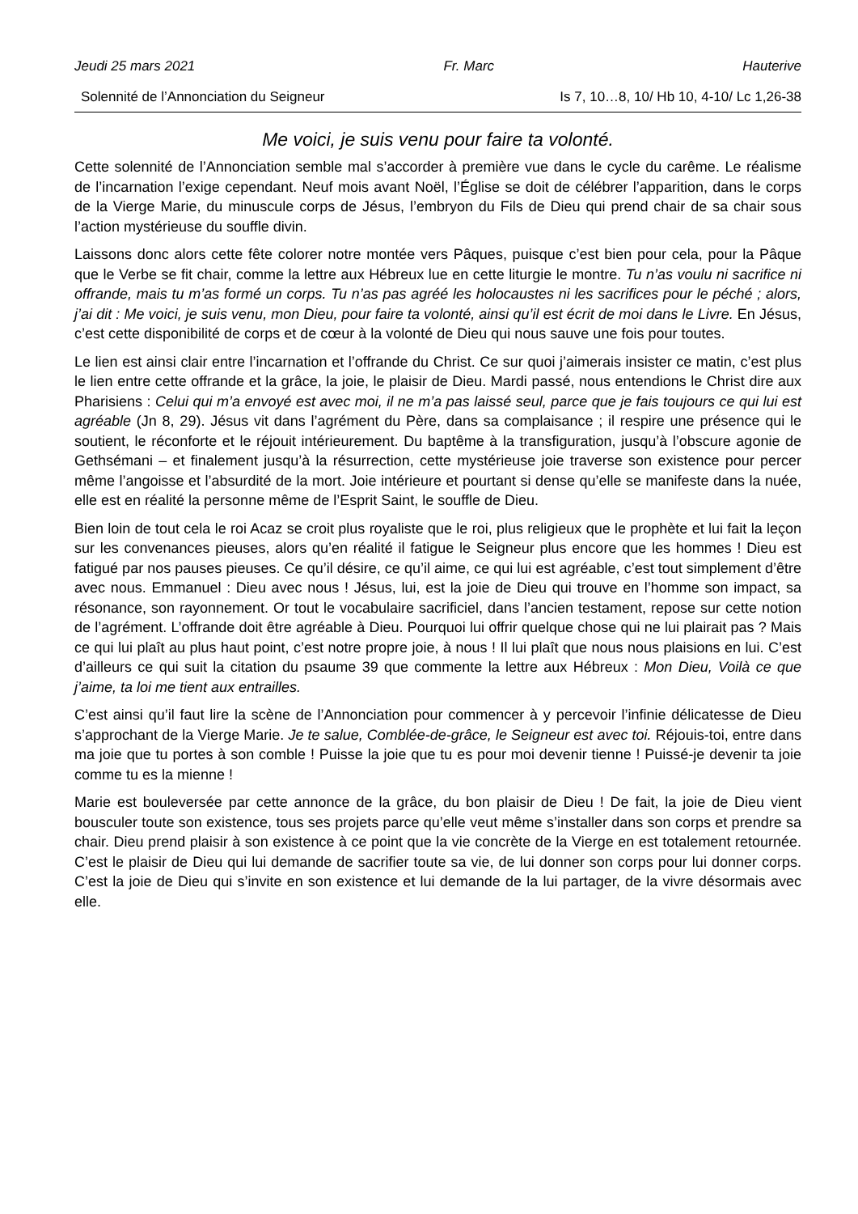Jeudi 25 mars 2021 Fr. Marc Hauterive
Solennité de l’Annonciation du Seigneur Is 7, 10…8, 10/ Hb 10, 4-10/ Lc 1,26-38
Me voici, je suis venu pour faire ta volonté.
Cette solennité de l’Annonciation semble mal s’accorder à première vue dans le cycle du carême. Le réalisme de l’incarnation l’exige cependant. Neuf mois avant Noël, l’Église se doit de célébrer l’apparition, dans le corps de la Vierge Marie, du minuscule corps de Jésus, l’embryon du Fils de Dieu qui prend chair de sa chair sous l’action mystérieuse du souffle divin.
Laissons donc alors cette fête colorer notre montée vers Pâques, puisque c’est bien pour cela, pour la Pâque que le Verbe se fit chair, comme la lettre aux Hébreux lue en cette liturgie le montre. Tu n’as voulu ni sacrifice ni offrande, mais tu m’as formé un corps. Tu n’as pas agréé les holocaustes ni les sacrifices pour le péché ; alors, j’ai dit : Me voici, je suis venu, mon Dieu, pour faire ta volonté, ainsi qu’il est écrit de moi dans le Livre. En Jésus, c’est cette disponibilité de corps et de cœur à la volonté de Dieu qui nous sauve une fois pour toutes.
Le lien est ainsi clair entre l’incarnation et l’offrande du Christ. Ce sur quoi j’aimerais insister ce matin, c’est plus le lien entre cette offrande et la grâce, la joie, le plaisir de Dieu. Mardi passé, nous entendions le Christ dire aux Pharisiens : Celui qui m’a envoyé est avec moi, il ne m’a pas laissé seul, parce que je fais toujours ce qui lui est agréable (Jn 8, 29). Jésus vit dans l’agrément du Père, dans sa complaisance ; il respire une présence qui le soutient, le réconforte et le réjouit intérieurement. Du baptême à la transfiguration, jusqu’à l’obscure agonie de Gethsémani – et finalement jusqu’à la résurrection, cette mystérieuse joie traverse son existence pour percer même l’angoisse et l’absurdité de la mort. Joie intérieure et pourtant si dense qu’elle se manifeste dans la nuée, elle est en réalité la personne même de l’Esprit Saint, le souffle de Dieu.
Bien loin de tout cela le roi Acaz se croit plus royaliste que le roi, plus religieux que le prophète et lui fait la leçon sur les convenances pieuses, alors qu’en réalité il fatigue le Seigneur plus encore que les hommes ! Dieu est fatigué par nos pauses pieuses. Ce qu’il désire, ce qu’il aime, ce qui lui est agréable, c’est tout simplement d’être avec nous. Emmanuel : Dieu avec nous ! Jésus, lui, est la joie de Dieu qui trouve en l’homme son impact, sa résonance, son rayonnement. Or tout le vocabulaire sacrificiel, dans l’ancien testament, repose sur cette notion de l’agrément. L’offrande doit être agréable à Dieu. Pourquoi lui offrir quelque chose qui ne lui plairait pas ? Mais ce qui lui plaît au plus haut point, c’est notre propre joie, à nous ! Il lui plaît que nous nous plaisions en lui. C’est d’ailleurs ce qui suit la citation du psaume 39 que commente la lettre aux Hébreux : Mon Dieu, Voilà ce que j’aime, ta loi me tient aux entrailles.
C’est ainsi qu’il faut lire la scène de l’Annonciation pour commencer à y percevoir l’infinie délicatesse de Dieu s’approchant de la Vierge Marie. Je te salue, Comblée-de-grâce, le Seigneur est avec toi. Réjouis-toi, entre dans ma joie que tu portes à son comble ! Puisse la joie que tu es pour moi devenir tienne ! Puissé-je devenir ta joie comme tu es la mienne !
Marie est bouleversée par cette annonce de la grâce, du bon plaisir de Dieu ! De fait, la joie de Dieu vient bousculer toute son existence, tous ses projets parce qu’elle veut même s’installer dans son corps et prendre sa chair. Dieu prend plaisir à son existence à ce point que la vie concrète de la Vierge en est totalement retournée. C’est le plaisir de Dieu qui lui demande de sacrifier toute sa vie, de lui donner son corps pour lui donner corps. C’est la joie de Dieu qui s’invite en son existence et lui demande de la lui partager, de la vivre désormais avec elle.